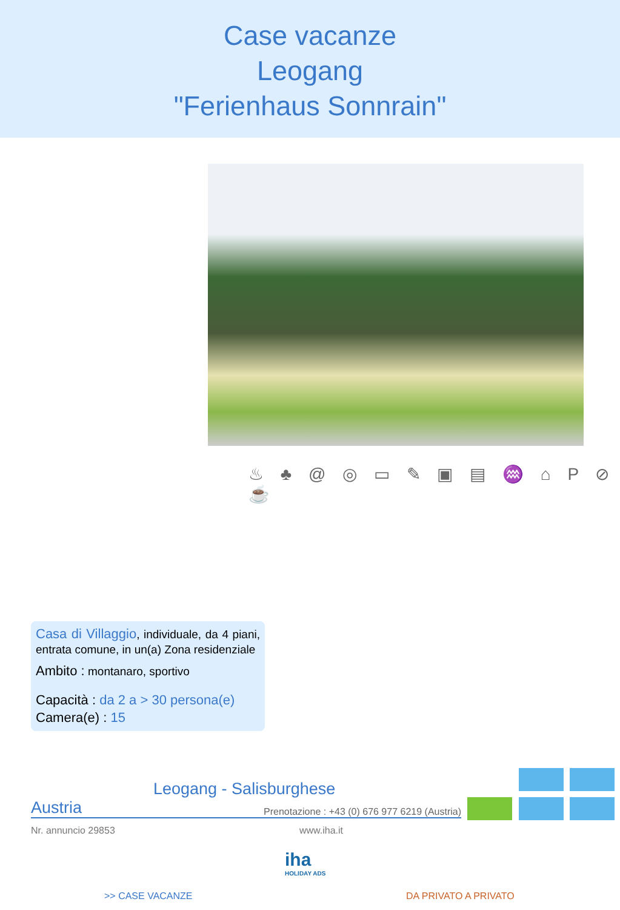Case vacanze
Leogang
"Ferienhaus Sonnrain"
♨ ♣ @ ◎ ▭ ✎ ▣ ▤ ♒ ⌂ P ⊘ ☕
Casa di Villaggio, individuale, da 4 piani, entrata comune, in un(a) Zona residenziale
Ambito : montanaro, sportivo
Capacità : da 2 a > 30 persona(e)
Camera(e) : 15
Leogang - Salisburghese
Austria Prenotazione : +43 (0) 676 977 6219 (Austria)
Nr. annuncio 29853 www.iha.it
iha
HOLIDAY ADS
>> CASE VACANZE DA PRIVATO A PRIVATO